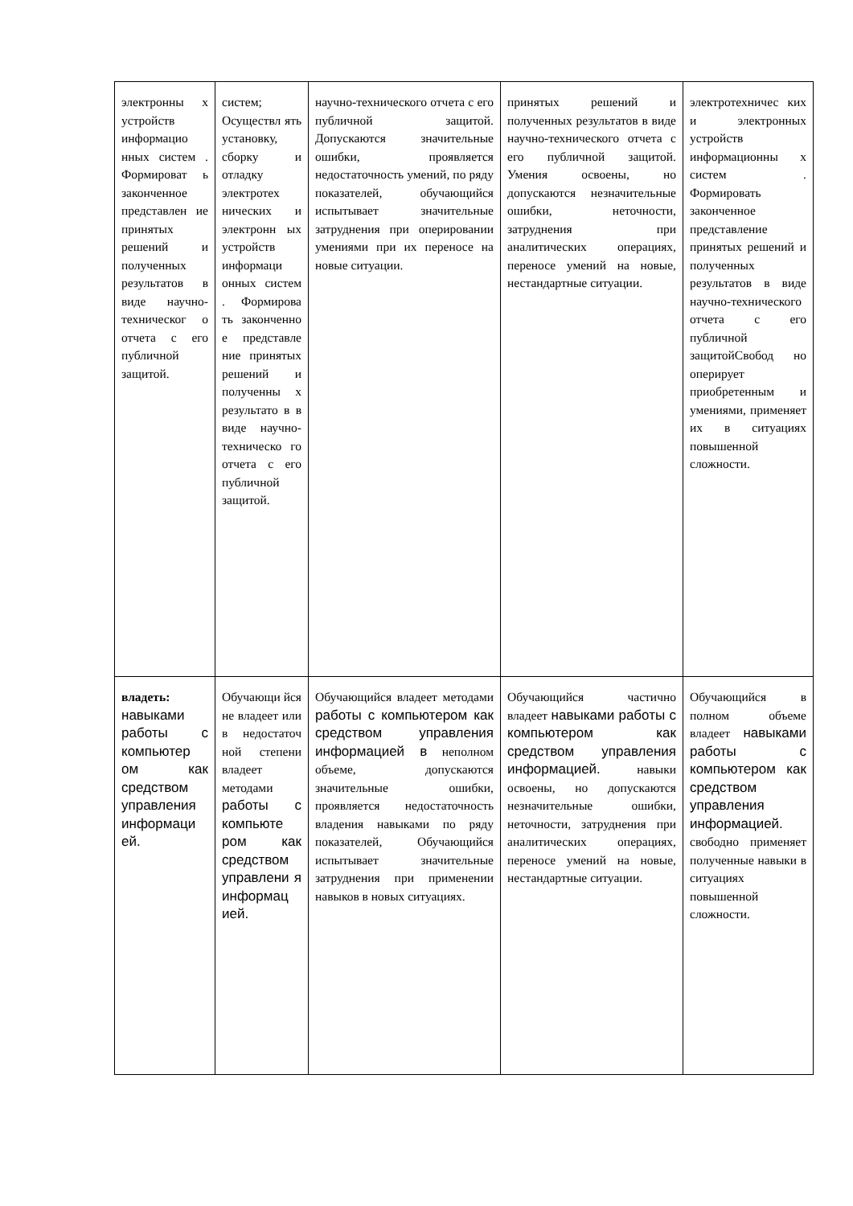| электронны х устройств информацио нных систем . Формироват ь законченное представлен ие принятых решений и полученных результатов в виде научно-техническог о отчета с его публичной защитой. | систем; Осуществл ять установку, сборку и отладку электротех нических и электронн ых устройств информаци онных систем . Формирова ть законченно е представле ние принятых решений и полученны х результато в в виде научно-техническо го отчета с его публичной защитой. | научно-технического отчета с его публичной защитой. Допускаются значительные ошибки, проявляется недостаточность умений, по ряду показателей, обучающийся испытывает значительные затруднения при оперировании умениями при их переносе на новые ситуации. | принятых решений и полученных результатов в виде научно-технического отчета с его публичной защитой. Умения освоены, но допускаются незначительные ошибки, неточности, затруднения при аналитических операциях, переносе умений на новые, нестандартные ситуации. | электротехничес ких и электронных устройств информационны х систем . Формировать законченное представление принятых решений и полученных результатов в виде научно-технического отчета с его публичной защитойСвобод но оперирует приобретенным и умениями, применяет их в ситуациях повышенной сложности. |
| владеть: навыками работы с компьютер ом как средством управления информаци ей. | Обучающи йся не владеет или в недостаточ ной степени владеет методами работы с компьюте ром как средством управлени я информац ией. | Обучающийся владеет методами работы с компьютером как средством управления информацией в неполном объеме, допускаются значительные ошибки, проявляется недостаточность владения навыками по ряду показателей, Обучающийся испытывает значительные затруднения при применении навыков в новых ситуациях. | Обучающийся частично владеет навыками работы с компьютером как средством управления информацией. навыки освоены, но допускаются незначительные ошибки, неточности, затруднения при аналитических операциях, переносе умений на новые, нестандартные ситуации. | Обучающийся в полном объеме владеет навыками работы с компьютером как средством управления информацией. свободно применяет полученные навыки в ситуациях повышенной сложности. |